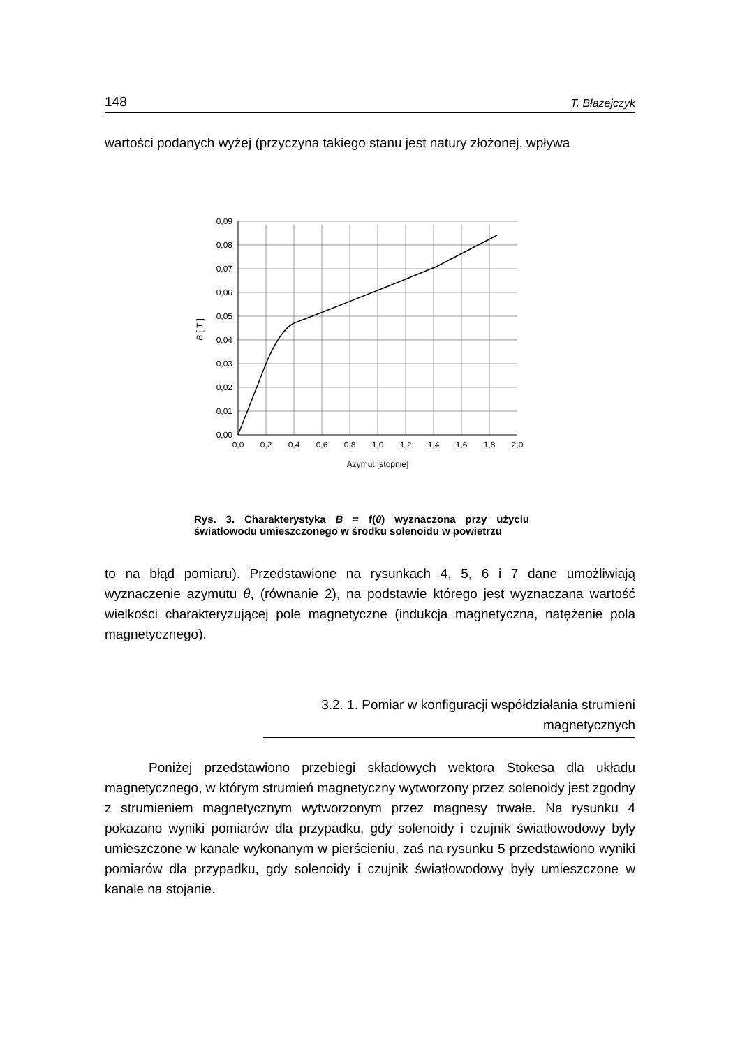148 T. Błażejczyk
wartości podanych wyżej (przyczyna takiego stanu jest natury złożonej, wpływa
0,09
0,08
0,07
0,06
0,05
0,04
0,03
0,02
0,01
0,00
0,0
0,2
0,4
0,6
0,8
1,0
1,2
1,4
1,6
1,8
2,0
Azymut [stopnie]
B [ T ]
Rys. 3. Charakterystyka B = f(θ) wyznaczona przy użyciu światłowodu umieszczonego w środku solenoidu w powietrzu
to na błąd pomiaru). Przedstawione na rysunkach 4, 5, 6 i 7 dane umożliwiają wyznaczenie azymutu θ, (równanie 2), na podstawie którego jest wyznaczana wartość wielkości charakteryzującej pole magnetyczne (indukcja magnetyczna, natężenie pola magnetycznego).
3.2. 1. Pomiar w konfiguracji współdziałania strumieni magnetycznych
Poniżej przedstawiono przebiegi składowych wektora Stokesa dla układu magnetycznego, w którym strumień magnetyczny wytworzony przez solenoidy jest zgodny z strumieniem magnetycznym wytworzonym przez magnesy trwałe. Na rysunku 4 pokazano wyniki pomiarów dla przypadku, gdy solenoidy i czujnik światłowodowy były umieszczone w kanale wykonanym w pierścieniu, zaś na rysunku 5 przedstawiono wyniki pomiarów dla przypadku, gdy solenoidy i czujnik światłowodowy były umieszczone w kanale na stojanie.